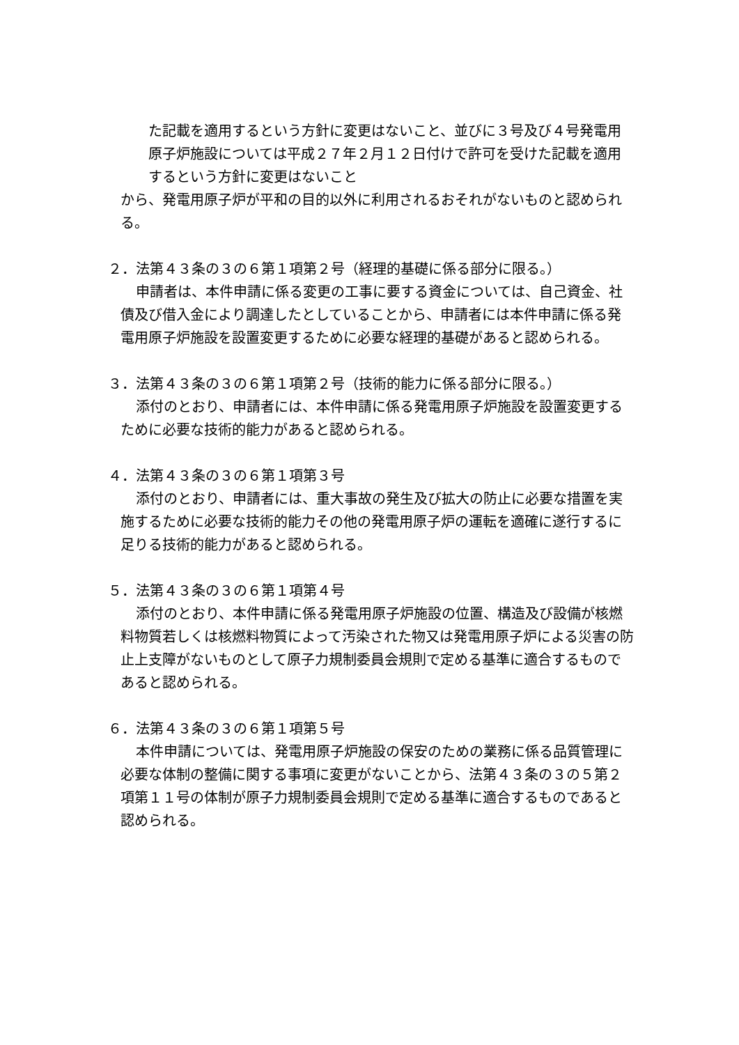た記載を適用するという方針に変更はないこと、並びに３号及び４号発電用原子炉施設については平成２７年２月１２日付けで許可を受けた記載を適用するという方針に変更はないこと
から、発電用原子炉が平和の目的以外に利用されるおそれがないものと認められる。
２．法第４３条の３の６第１項第２号（経理的基礎に係る部分に限る。）
申請者は、本件申請に係る変更の工事に要する資金については、自己資金、社債及び借入金により調達したとしていることから、申請者には本件申請に係る発電用原子炉施設を設置変更するために必要な経理的基礎があると認められる。
３．法第４３条の３の６第１項第２号（技術的能力に係る部分に限る。）
添付のとおり、申請者には、本件申請に係る発電用原子炉施設を設置変更するために必要な技術的能力があると認められる。
４．法第４３条の３の６第１項第３号
添付のとおり、申請者には、重大事故の発生及び拡大の防止に必要な措置を実施するために必要な技術的能力その他の発電用原子炉の運転を適確に遂行するに足りる技術的能力があると認められる。
５．法第４３条の３の６第１項第４号
添付のとおり、本件申請に係る発電用原子炉施設の位置、構造及び設備が核燃料物質若しくは核燃料物質によって汚染された物又は発電用原子炉による災害の防止上支障がないものとして原子力規制委員会規則で定める基準に適合するものであると認められる。
６．法第４３条の３の６第１項第５号
本件申請については、発電用原子炉施設の保安のための業務に係る品質管理に必要な体制の整備に関する事項に変更がないことから、法第４３条の３の５第２項第１１号の体制が原子力規制委員会規則で定める基準に適合するものであると認められる。